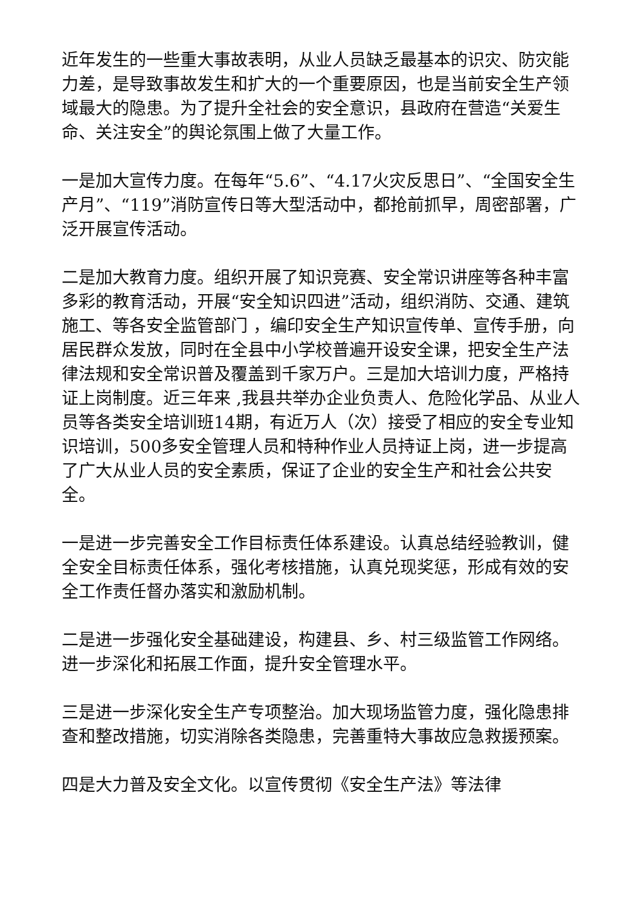近年发生的一些重大事故表明，从业人员缺乏最基本的识灾、防灾能力差，是导致事故发生和扩大的一个重要原因，也是当前安全生产领域最大的隐患。为了提升全社会的安全意识，县政府在营造“关爱生命、关注安全”的舆论氛围上做了大量工作。
一是加大宣传力度。在每年“5.6”、“4.17火灾反思日”、“全国安全生产月”、“119”消防宣传日等大型活动中，都抢前抓早，周密部署，广泛开展宣传活动。
二是加大教育力度。组织开展了知识竞赛、安全常识讲座等各种丰富多彩的教育活动，开展“安全知识四进”活动，组织消防、交通、建筑施工、等各安全监管部门 ，编印安全生产知识宣传单、宣传手册，向居民群众发放，同时在全县中小学校普遍开设安全课，把安全生产法律法规和安全常识普及覆盖到千家万户。三是加大培训力度，严格持证上岗制度。近三年来 ,我县共举办企业负责人、危险化学品、从业人员等各类安全培训班14期，有近万人（次）接受了相应的安全专业知识培训，500多安全管理人员和特种作业人员持证上岗，进一步提高了广大从业人员的安全素质，保证了企业的安全生产和社会公共安全。
一是进一步完善安全工作目标责任体系建设。认真总结经验教训，健全安全目标责任体系，强化考核措施，认真兑现奖惩，形成有效的安全工作责任督办落实和激励机制。
二是进一步强化安全基础建设，构建县、乡、村三级监管工作网络。进一步深化和拓展工作面，提升安全管理水平。
三是进一步深化安全生产专项整治。加大现场监管力度，强化隐患排查和整改措施，切实消除各类隐患，完善重特大事故应急救援预案。
四是大力普及安全文化。以宣传贯彻《安全生产法》等法律